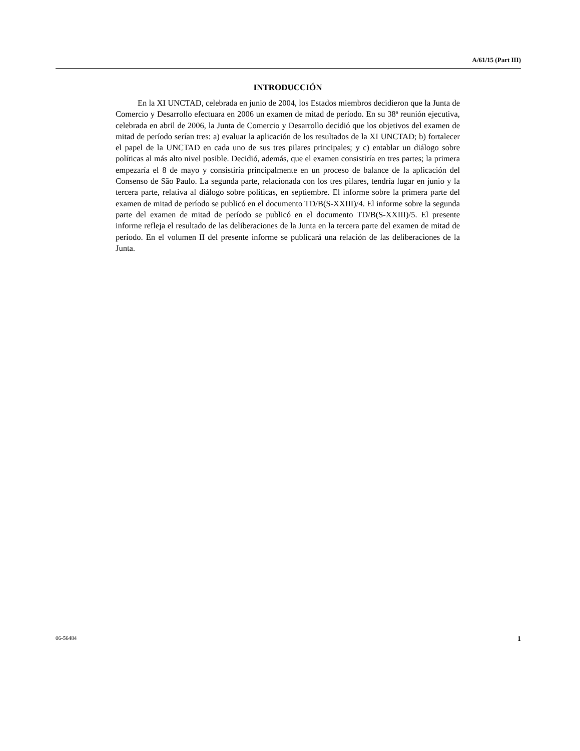A/61/15 (Part III)
INTRODUCCIÓN
En la XI UNCTAD, celebrada en junio de 2004, los Estados miembros decidieron que la Junta de Comercio y Desarrollo efectuara en 2006 un examen de mitad de período. En su 38ª reunión ejecutiva, celebrada en abril de 2006, la Junta de Comercio y Desarrollo decidió que los objetivos del examen de mitad de período serían tres: a) evaluar la aplicación de los resultados de la XI UNCTAD; b) fortalecer el papel de la UNCTAD en cada uno de sus tres pilares principales; y c) entablar un diálogo sobre políticas al más alto nivel posible. Decidió, además, que el examen consistiría en tres partes; la primera empezaría el 8 de mayo y consistiría principalmente en un proceso de balance de la aplicación del Consenso de São Paulo. La segunda parte, relacionada con los tres pilares, tendría lugar en junio y la tercera parte, relativa al diálogo sobre políticas, en septiembre. El informe sobre la primera parte del examen de mitad de período se publicó en el documento TD/B(S-XXIII)/4. El informe sobre la segunda parte del examen de mitad de período se publicó en el documento TD/B(S-XXIII)/5. El presente informe refleja el resultado de las deliberaciones de la Junta en la tercera parte del examen de mitad de período. En el volumen II del presente informe se publicará una relación de las deliberaciones de la Junta.
06-56484 1